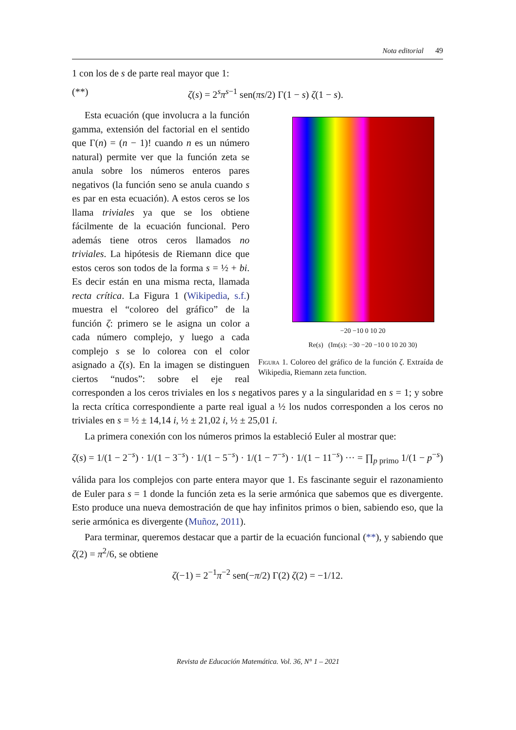Nota editorial 49
1 con los de s de parte real mayor que 1:
(**) ζ(s) = 2<sup>s</sup>π<sup>s−1</sup> sen(πs/2) Γ(1 − s) ζ(1 − s).
−20 −10 0 10 20
Re(s) (Im(s): −30 −20 −10 0 10 20 30)
Figura 1. Coloreo del gráfico de la función ζ. Extraída de Wikipedia, Riemann zeta function.
Esta ecuación (que involucra a la función gamma, extensión del factorial en el sentido que Γ(n) = (n − 1)! cuando n es un número natural) permite ver que la función zeta se anula sobre los números enteros pares negativos (la función seno se anula cuando s es par en esta ecuación). A estos ceros se los llama triviales ya que se los obtiene fácilmente de la ecuación funcional. Pero además tiene otros ceros llamados no triviales. La hipótesis de Riemann dice que estos ceros son todos de la forma s = ½ + bi. Es decir están en una misma recta, llamada recta crítica. La Figura 1 (Wikipedia, s.f.) muestra el “coloreo del gráfico” de la función ζ: primero se le asigna un color a cada número complejo, y luego a cada complejo s se lo colorea con el color asignado a ζ(s). En la imagen se distinguen ciertos “nudos”: sobre el eje real corresponden a los ceros triviales en los s negativos pares y a la singularidad en s = 1; y sobre la recta crítica correspondiente a parte real igual a ½ los nudos corresponden a los ceros no triviales en s = ½ ± 14,14 i, ½ ± 21,02 i, ½ ± 25,01 i.
La primera conexión con los números primos la estableció Euler al mostrar que:
ζ(s) = 1/(1 − 2<sup>−s</sup>) · 1/(1 − 3<sup>−s</sup>) · 1/(1 − 5<sup>−s</sup>) · 1/(1 − 7<sup>−s</sup>) · 1/(1 − 11<sup>−s</sup>) ··· = ∏<sub>p primo</sub> 1/(1 − p<sup>−s</sup>)
válida para los complejos con parte entera mayor que 1. Es fascinante seguir el razonamiento de Euler para s = 1 donde la función zeta es la serie armónica que sabemos que es divergente. Esto produce una nueva demostración de que hay infinitos primos o bien, sabiendo eso, que la serie armónica es divergente (Muñoz, 2011).
Para terminar, queremos destacar que a partir de la ecuación funcional (**), y sabiendo que ζ(2) = π<sup>2</sup>/6, se obtiene
ζ(−1) = 2<sup>−1</sup>π<sup>−2</sup> sen(−π/2) Γ(2) ζ(2) = −1/12.
Revista de Educación Matemática. Vol. 36, N° 1 – 2021